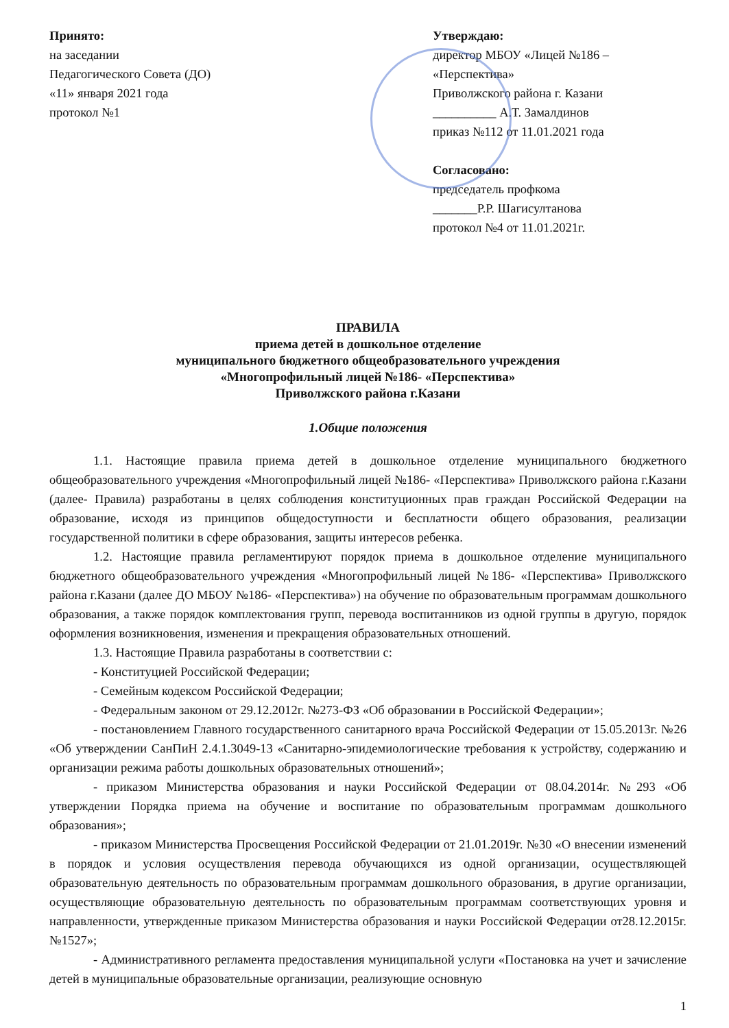Принято:
на заседании
Педагогического Совета (ДО)
«11» января 2021 года
протокол №1
Утверждаю:
директор МБОУ «Лицей №186 – «Перспектива»
Приволжского района г. Казани
__________ А.Т. Замалдинов
приказ №112 от 11.01.2021 года
Согласовано:
председатель профкома
_______Р.Р. Шагисултанова
протокол №4 от 11.01.2021г.
ПРАВИЛА
приема детей в дошкольное отделение
муниципального бюджетного общеобразовательного учреждения
«Многопрофильный лицей №186- «Перспектива»
Приволжского района г.Казани
1.Общие положения
1.1. Настоящие правила приема детей в дошкольное отделение муниципального бюджетного общеобразовательного учреждения «Многопрофильный лицей №186- «Перспектива» Приволжского района г.Казани (далее- Правила) разработаны в целях соблюдения конституционных прав граждан Российской Федерации на образование, исходя из принципов общедоступности и бесплатности общего образования, реализации государственной политики в сфере образования, защиты интересов ребенка.
1.2. Настоящие правила регламентируют порядок приема в дошкольное отделение муниципального бюджетного общеобразовательного учреждения «Многопрофильный лицей №186- «Перспектива» Приволжского района г.Казани (далее ДО МБОУ №186- «Перспектива») на обучение по образовательным программам дошкольного образования, а также порядок комплектования групп, перевода воспитанников из одной группы в другую, порядок оформления возникновения, изменения и прекращения образовательных отношений.
1.3. Настоящие Правила разработаны в соответствии с:
- Конституцией Российской Федерации;
- Семейным кодексом Российской Федерации;
- Федеральным законом от 29.12.2012г. №273-ФЗ «Об образовании в Российской Федерации»;
- постановлением Главного государственного санитарного врача Российской Федерации от 15.05.2013г. №26 «Об утверждении СанПиН 2.4.1.3049-13 «Санитарно-эпидемиологические требования к устройству, содержанию и организации режима работы дошкольных образовательных отношений»;
- приказом Министерства образования и науки Российской Федерации от 08.04.2014г. №293 «Об утверждении Порядка приема на обучение и воспитание по образовательным программам дошкольного образования»;
- приказом Министерства Просвещения Российской Федерации от 21.01.2019г. №30 «О внесении изменений в порядок и условия осуществления перевода обучающихся из одной организации, осуществляющей образовательную деятельность по образовательным программам дошкольного образования, в другие организации, осуществляющие образовательную деятельность по образовательным программам соответствующих уровня и направленности, утвержденные приказом Министерства образования и науки Российской Федерации от28.12.2015г. №1527»;
- Административного регламента предоставления муниципальной услуги «Постановка на учет и зачисление детей в муниципальные образовательные организации, реализующие основную
1